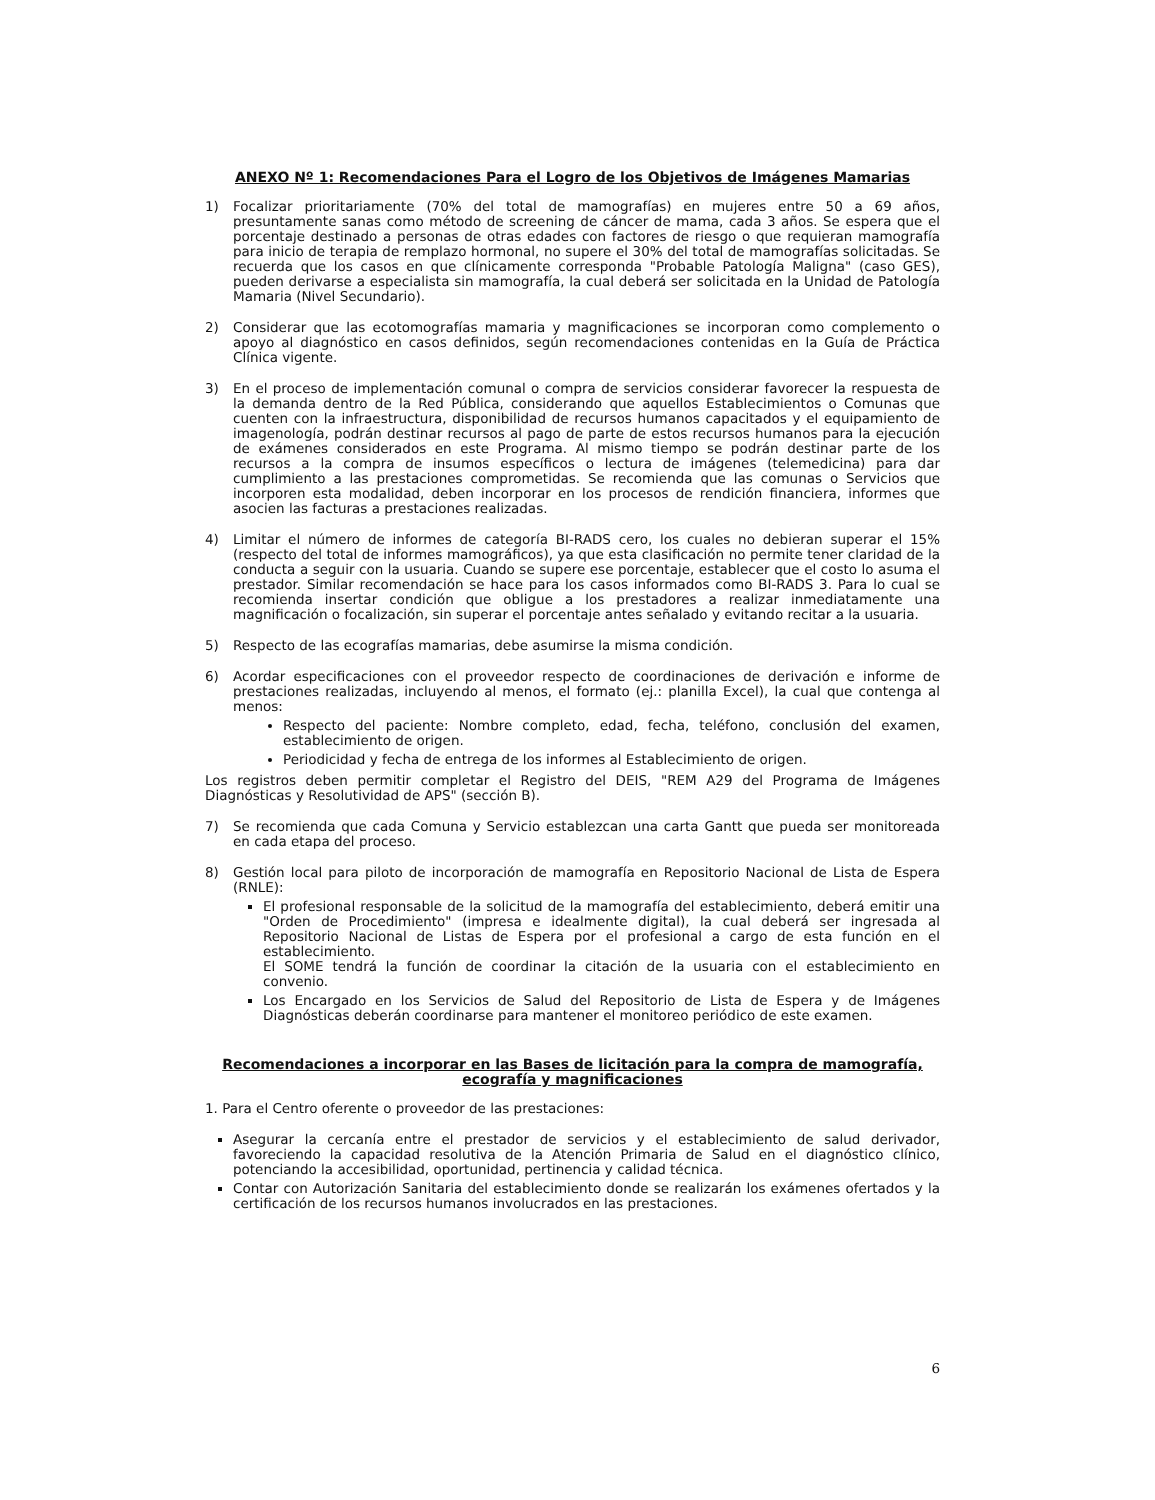ANEXO Nº 1: Recomendaciones Para el Logro de los Objetivos de Imágenes Mamarias
1) Focalizar prioritariamente (70% del total de mamografías) en mujeres entre 50 a 69 años, presuntamente sanas como método de screening de cáncer de mama, cada 3 años. Se espera que el porcentaje destinado a personas de otras edades con factores de riesgo o que requieran mamografía para inicio de terapia de remplazo hormonal, no supere el 30% del total de mamografías solicitadas. Se recuerda que los casos en que clínicamente corresponda "Probable Patología Maligna" (caso GES), pueden derivarse a especialista sin mamografía, la cual deberá ser solicitada en la Unidad de Patología Mamaria (Nivel Secundario).
2) Considerar que las ecotomografías mamaria y magnificaciones se incorporan como complemento o apoyo al diagnóstico en casos definidos, según recomendaciones contenidas en la Guía de Práctica Clínica vigente.
3) En el proceso de implementación comunal o compra de servicios considerar favorecer la respuesta de la demanda dentro de la Red Pública, considerando que aquellos Establecimientos o Comunas que cuenten con la infraestructura, disponibilidad de recursos humanos capacitados y el equipamiento de imagenología, podrán destinar recursos al pago de parte de estos recursos humanos para la ejecución de exámenes considerados en este Programa. Al mismo tiempo se podrán destinar parte de los recursos a la compra de insumos específicos o lectura de imágenes (telemedicina) para dar cumplimiento a las prestaciones comprometidas. Se recomienda que las comunas o Servicios que incorporen esta modalidad, deben incorporar en los procesos de rendición financiera, informes que asocien las facturas a prestaciones realizadas.
4) Limitar el número de informes de categoría BI-RADS cero, los cuales no debieran superar el 15% (respecto del total de informes mamográficos), ya que esta clasificación no permite tener claridad de la conducta a seguir con la usuaria. Cuando se supere ese porcentaje, establecer que el costo lo asuma el prestador. Similar recomendación se hace para los casos informados como BI-RADS 3. Para lo cual se recomienda insertar condición que obligue a los prestadores a realizar inmediatamente una magnificación o focalización, sin superar el porcentaje antes señalado y evitando recitar a la usuaria.
5) Respecto de las ecografías mamarias, debe asumirse la misma condición.
6) Acordar especificaciones con el proveedor respecto de coordinaciones de derivación e informe de prestaciones realizadas, incluyendo al menos, el formato (ej.: planilla Excel), la cual que contenga al menos:
Respecto del paciente: Nombre completo, edad, fecha, teléfono, conclusión del examen, establecimiento de origen.
Periodicidad y fecha de entrega de los informes al Establecimiento de origen.
Los registros deben permitir completar el Registro del DEIS, "REM A29 del Programa de Imágenes Diagnósticas y Resolutividad de APS" (sección B).
7) Se recomienda que cada Comuna y Servicio establezcan una carta Gantt que pueda ser monitoreada en cada etapa del proceso.
8) Gestión local para piloto de incorporación de mamografía en Repositorio Nacional de Lista de Espera (RNLE):
El profesional responsable de la solicitud de la mamografía del establecimiento, deberá emitir una "Orden de Procedimiento" (impresa e idealmente digital), la cual deberá ser ingresada al Repositorio Nacional de Listas de Espera por el profesional a cargo de esta función en el establecimiento.
El SOME tendrá la función de coordinar la citación de la usuaria con el establecimiento en convenio.
Los Encargado en los Servicios de Salud del Repositorio de Lista de Espera y de Imágenes Diagnósticas deberán coordinarse para mantener el monitoreo periódico de este examen.
Recomendaciones a incorporar en las Bases de licitación para la compra de mamografía, ecografía y magnificaciones
1. Para el Centro oferente o proveedor de las prestaciones:
Asegurar la cercanía entre el prestador de servicios y el establecimiento de salud derivador, favoreciendo la capacidad resolutiva de la Atención Primaria de Salud en el diagnóstico clínico, potenciando la accesibilidad, oportunidad, pertinencia y calidad técnica.
Contar con Autorización Sanitaria del establecimiento donde se realizarán los exámenes ofertados y la certificación de los recursos humanos involucrados en las prestaciones.
6